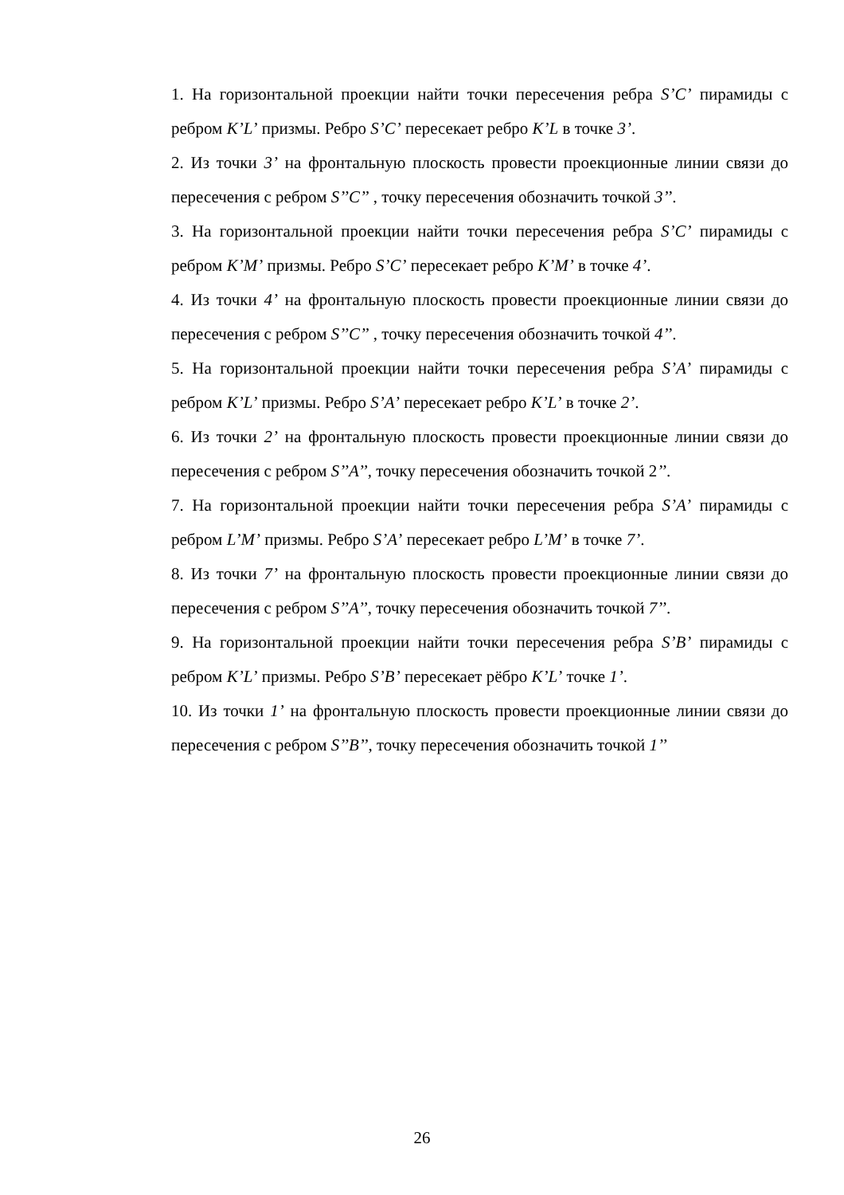1. На горизонтальной проекции найти точки пересечения ребра S’C’ пирамиды с ребром K’L’ призмы. Ребро S’C’ пересекает ребро K’L в точке 3’.
2. Из точки 3’ на фронтальную плоскость провести проекционные линии связи до пересечения с ребром S’’C’’ , точку пересечения обозначить точкой 3’’.
3. На горизонтальной проекции найти точки пересечения ребра S’C’ пирамиды с ребром K’M’ призмы. Ребро S’C’ пересекает ребро K’M’ в точке 4’.
4. Из точки 4’ на фронтальную плоскость провести проекционные линии связи до пересечения с ребром S’’C’’ , точку пересечения обозначить точкой 4’’.
5. На горизонтальной проекции найти точки пересечения ребра S’A’ пирамиды с ребром K’L’ призмы. Ребро S’A’ пересекает ребро K’L’ в точке 2’.
6. Из точки 2’ на фронтальную плоскость провести проекционные линии связи до пересечения с ребром S’’A’’, точку пересечения обозначить точкой 2’’.
7. На горизонтальной проекции найти точки пересечения ребра S’A’ пирамиды с ребром L’M’ призмы. Ребро S’A’ пересекает ребро L’M’ в точке 7’.
8. Из точки 7’ на фронтальную плоскость провести проекционные линии связи до пересечения с ребром S’’A’’, точку пересечения обозначить точкой 7’’.
9. На горизонтальной проекции найти точки пересечения ребра S’B’ пирамиды с ребром K’L’ призмы. Ребро S’B’ пересекает рёбро K’L’ точке 1’.
10. Из точки 1’ на фронтальную плоскость провести проекционные линии связи до пересечения с ребром S’’B’’, точку пересечения обозначить точкой 1’’
26